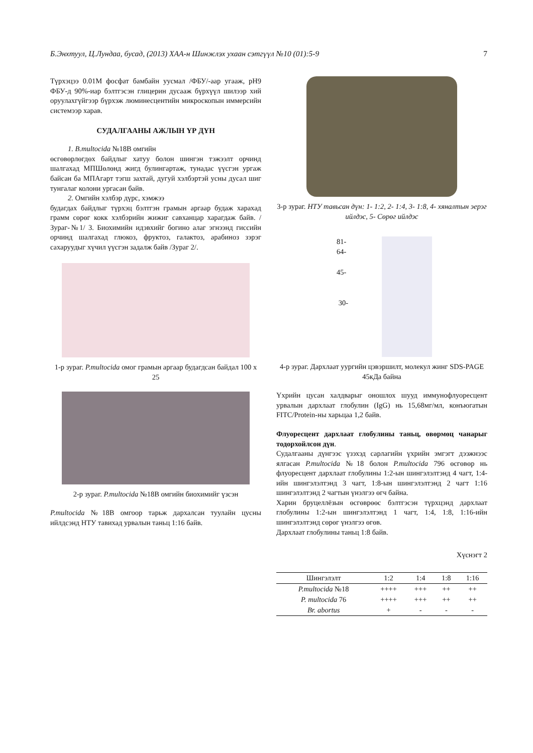Б.Энхтуул, Ц.Лундаа, бусад, (2013) ХАА-н Шинжлэх ухаан сэтгүүл №10 (01):5-9 7
Түрхэцээ 0.01М фосфат бамбайн уусмал /ФБУ/-аар угааж, pH9 ФБУ-д 90%-иар бэлтгэсэн глицерин дусааж бүрхүүл шилээр хий оруулахгүйгээр бүрхэж люминесцентийн микроскопын иммерсийн системээр харав.
СУДАЛГААНЫ АЖЛЫН ҮР ДҮН
1. B.multocida №18В омгийн
өсгөвөрлөгдөх байдлыг хатуу болон шингэн тэжээлт орчинд шалгахад МПШөлөнд жигд булингартаж, тунадас үүсгэн ургаж байсан ба МПАгарт тэгш захтай, дугуй хэлбэртэй усны дусал шиг тунгалаг колони ургасан байв.
2. Омгийн хэлбэр дүрс, хэмжээ
будагдах байдлыг түрхэц бэлтгэн грамын аргаар будаж харахад грамм сөрөг кокк хэлбэрийн жижиг савханцар харагдаж байв. /Зураг-№1/ 3. Биохимийн идэвхийг богино алаг эгнээнд гиссийн орчинд шалгахад глюкоз, фруктоз, галактоз, арабиноз зэрэг сахаруудыг хүчил үүсгэн задалж байв /Зураг 2/.
1-р зураг. P.multocida омог грамын аргаар будагдсан байдал 100 x 25
2-р зураг. P.multocida №18В омгийн биохимийг үзсэн
P.multocida №18В омгоор тарьж дархалсан туулайн цусны ийлдсэнд НТУ тавихад урвалын таньц 1:16 байв.
3-р зураг. НТУ тавьсан дүн: 1- 1:2, 2- 1:4, 3- 1:8, 4- хяналтын эерэг ийлдэс, 5- Сөрөг ийлдэс
81-
64-
45-
30-
4-р зураг. Дархлаат уургийн цэвэршилт, молекул жинг SDS-PAGE 45кДа байна
Үхрийн цусан халдварыг оношлох шууд иммунофлуоресцент урвалын дархлаат глобулин (IgG) нь 15,68мг/мл, конъюгатын FITC/Protein-ны харьцаа 1,2 байв.
Флуоресцент дархлаат глобулины таньц, өвөрмөц чанарыг тодорхойлсон дүн.
Судалгааны дүнгээс үзэхэд сарлагийн үхрийн эмгэгт дээжнээс ялгасан P.multocida №18 болон P.multocida 796 өсгөвөр нь флуоресцент дархлаат глобулины 1:2-ын шингэлэлтэнд 4 чагт, 1:4-ийн шингэлэлтэнд 3 чагт, 1:8-ын шингэлэлтэнд 2 чагт 1:16 шингэлэлтэнд 2 чагтын үнэлгээ өгч байна.
Харин бруцеллёзын өсгөврөөс бэлтгэсэн түрхцэнд дархлаат глобулины 1:2-ын шингэлэлтэнд 1 чагт, 1:4, 1:8, 1:16-ийн шингэлэлтэнд сөрөг үнэлгээ өгөв.
Дархлаат глобулины таньц 1:8 байв.
Хүснэгт 2
| Шингэлэлт | 1:2 | 1:4 | 1:8 | 1:16 |
| --- | --- | --- | --- | --- |
| P.multocida №18 | ++++ | +++ | ++ | ++ |
| P. multocida 76 | ++++ | +++ | ++ | ++ |
| Br. abortus | + | - | - | - |